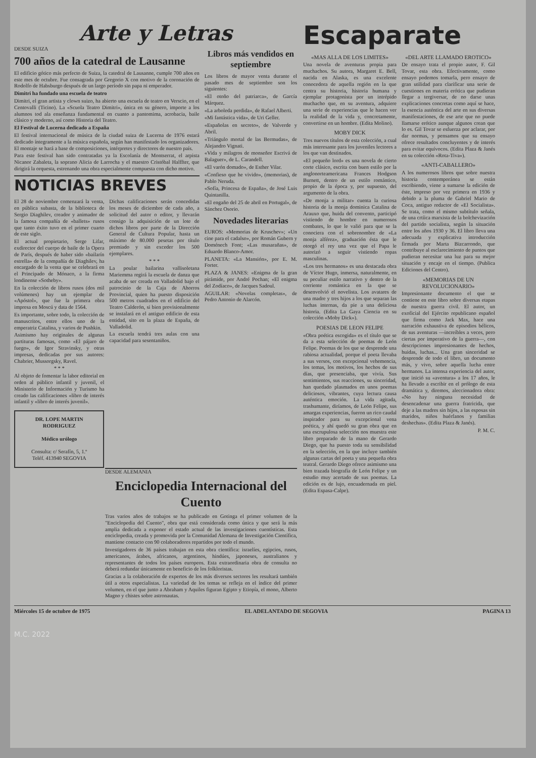Arte y Letras
DESDE SUIZA
700 años de la catedral de Lausanne
El edificio gótico más perfecto de Suiza, la catedral de Lausanne, cumple 700 años en este mes de octubre. Fue consagrada por Gregorio X con motivo de la coronación de Rodolfo de Habsburgo después de un largo período sin papa ni emperador.
Dimitri ha fundado una escuela de teatro
Dimitri, el gran artista y clown suizo, ha abierto una escuela de teatro en Verscio, en el Centovalli (Ticino). La «Scuola Teatro Dimitri», única en su género, importe a los alumnos tod ala enseñanza fundamental en cuanto a pantomima, acrobacia, baile clásico y moderno, así como Historia del Teatro.
El Festival de Lucerna dedicado a España
El festival internacional de música de la ciudad suiza de Lucerna de 1976 estará dedicado íntegramente a la música española, según han manifestado los organizadores. El montaje se hará a base de composiciones, intérpretes y directores de nuestro país.
Para este festival han sido contratadas ya la Escolanía de Montserrat, el arpista Nicanor Zabaleta, la soprano Alicia de Larrocha y el maestro Cristóbal Halffter, que dirigirá la orquesta, estrenando una obra especialmente compuesta con dicho motivo.
NOTICIAS BREVES
El 28 de noviembre comenzará la venta, en pública subasta, de la biblioteca de Sergio Diaghilev, creador y animador de la famosa compañía de «ballets» rusos que tanto éxito tuvo en el primer cuarto de este siglo.
El actual propietario, Serge Lifar, exdirector del cuerpo de baile de la Opera de París, después de haber sido «bailarín estrella» de la compañía de Diaghilev, ha encargado de la venta que se celebrará en el Principado de Mónaco, a la firma londinense «Sotheby».
En la colección de libros rusos (dos mil volúmenes) hay un ejemplar de «Apóstol», que fue la primera obra impresa en Moscú y data de 1564.
Es importante, sobre todo, la colección de manuscritos, entre ellos uno de la emperatriz Catalina, y varios de Pushkin.
Asimismo hay originales de algunas partituras famosas, como «El pájaro de fuego», de Igor Stravinsky, y otras impresas, dedicadas por sus autores: Chabrier, Mussorgsky, Ravel.
* * *
Al objeto de fomentar la labor editorial en orden al público infantil y juvenil, el Ministerio de Información y Turismo ha creado las calificaciones «libro de interés infantil y «libro de interés juvenil».
DR. LOPE MARTIN RODRIGUEZ
Médico urólogo
Consulta: c/ Serafín, 5, 1.º
Teléf. 413940 SEGOVIA
Dichas calificaciones serán concedidas los meses de diciembre de cada año, a solicitud del autor o editor, y llevarán consigo la adquisición de un lote de dichos libros por parte de la Dirección General de Cultura Popular, hasta un máximo de 80.000 pesetas por título premiado y sin exceder los 500 ejemplares.
* * *
La poular bailarina vallisoletana Mariemma regirá la escuela de danza que acaba de ser creada en Valladolid bajo el patrocinio de la Caja de Ahorros Provincial, quien ha puesto disposición 500 metros cuadrados en el edificio del Teatro Calderón, si bien provisionalmente se instalará en el antiguo edificio de esta entidad, sito en la plaza de España, de Valladolid.
La escuela tendrá tres aulas con una capacidad para sesentaniños.
Libros más vendidos en septiembre
Los libros de mayor venta durante el pasado mes de septiembre son los siguientes:
«El otoño del patriarca», de García Márquez.
«La arboleda perdida», de Rafael Alberti.
«Mi fantástica vida», de Uri Geller.
«Españolas en secreto», de Valverde y Abril.
«Triángulo mortal de las Bermudas», de Alejandro Vignati.
«Vida y milagros de monseñor Escrivá de Balaguer», de L. Carandell.
«El varón domado», de Esther Vilar.
«Confieso que he vivido», (memorias), de Pablo Neruda.
«Sofía, Princesa de España», de José Luis Quintanilla.
«El engaño del 25 de abril en Portugal», de Sánchez Osorio.
Novedades literarias
EUROS: «Memorias de Kruschev»; «Un cine para el cadalso», por Román Gubern y Doménech Font; «Las musarañas», de Eduardo Blanco-Amor.
PLANETA: «La Mansión», por E. M. Forter.
PLAZA & JANES: «Enigma de la gran pirámide, por André Pochan; «El enigma del Zodíaco», de Jacques Sadoul.
AGUILAR: «Novelas completas», de Pedro Antonio de Alarcón.
DESDE ALEMANIA
Enciclopedia Internacional del Cuento
Tras varios años de trabajos se ha publicado en Gotinga el primer volumen de la "Enciclopedia del Cuento", obra que está considerada como única y que será la más amplia dedicada a exponer el estado actual de las investigaciones cuentísticas. Esta enciclopedia, creada y promovida por la Comunidad Alemana de Investigación Científica, mantiene contacto con 90 colaboradores repartidos por todo el mundo.
Investigadores de 36 países trabajan en esta obra científica: israelíes, egipcios, rusos, americanos, árabes, africanos, argentinos, hindúes, japoneses, australianos y representantes de todos los países europeos. Esta extraordinaria obra de consulta no deberá redundar únicamente en beneficio de los folkloristas.
Gracias a la colaboración de expertos de los más diversos sectores les resultará también útil a otros especialistas. La variedad de los temas se refleja en el índice del primer volumen, en el que junto a Abraham y Aquiles figuran Egipto y Etiopía, el mono, Alberto Magno y chistes sobre astronautas.
Escaparate
«MAS ALLA DE LOS LIMITES»
Una novela de aventuras propia para muchachos. Su autora, Margaret E. Bell, nacida en Alaska, es una excelente conocedora de aquella región en la que centra su historia, historia humana y ejemplar protagonista por un intrépido muchacho que, en su aventura, adquiere una serie de experiencias que le hacen ver la realidad de la vida y, concretamente, convertirse en un hombre. (Edita Molino).
MOBY DICK
Tres nuevos títulos de esta colección, a cual más interesante para los juveniles lectores a los que van destinados.
«El pequeño lord» es una novela de cierto corte clásico, escrita con buen estilo por la anglonorteamericana Frances Hodgson Burnett, dentro de un estilo romántico, propio de la época y, por supuesto, del argumento de la obra.
«De monja a militar» cuenta la curiosa historia de la monja dominica Catalina de Arauxo que, huida del convento, participó vistiendo de hombre en numerosos combates, lo que le valió para que se la conociera con el sobrenombre de «La monja alférez», graduación ésta que le otorgó el rey una vez que el Papa le autorizó a seguir vistiendo ropas masculinas.
«Los tres hermanos» es una destacada obra de Víctor Hugo, inmersa, naturalmente, en su peculiar estilo narrativo y dentro de la corriente romántica en la que se desenvolvió el novelista. Los avatares de una madre y tres hijos a los que separan las luchas internas, da pie a una deliciosa historia. (Edita La Gaya Ciencia en su colección «Moby Dick»).
POESIAS DE LEON FELIPE
«Obra poética escogida» es el título que se da a esta selección de poemas de León Felipe. Poemas de los que se desprende una rabiosa actualidad, porque el poeta llevaba a sus versos, con excepcional vehemencia, los temas, los motivos, los hechos de sus días, que presenciaba, que vivía. Sus sentimientos, sus reacciones, su sinceridad, han quedado plasmados en unos poemas deliciosos, vibrantes, cuya lectura causa auténtica emoción. La vida agitada, trashumante, diríamos, de León Felipe, sus amargas experiencias, fueron un rico caudal inspirador para su excepcional vena poética, y ahí quedó su gran obra que en una escrupulosa selección nos muestra este libro preparado de la mano de Gerardo Diego, que ha puesto toda su sensibilidad en la selección, en la que incluye también algunas cartas del poeta y una pequeña obra teatral. Gerardo Diego ofrece asimismo una bien trazada biografía de León Felipe y un estudio muy acertado de sus poemas. La edición es de lujo, encuadernada en piel. (Edita Espasa-Calpe).
«DEL ARTE LLAMADO EROTICO»
De ensayo trata el propio autor, F. Gil Tovar, esta obra. Efectivamente, como ensayo podemos tomarla, pero ensayo de gran utilidad para clarificar una serie de cuestiones en materia erótica que pudieran llegar a tergiversar, de no darse unas explicaciones concretas como aquí se hace, la esencia auténtica del arte en sus diversas manifestaciones, de ese arte que no puede llamarse erótico aunque algunos crean que lo es. Gil Tovar se esfuerza por aclarar, por dar normas, y pensamos que su ensayo ofrece resultados concluyentes y de interés para evitar equívocos. (Edita Plaza & Janés en su colección «Rota-Tiva»).
«ANTI-CABALLERO»
A los numerosos libros que sobre nuestra historia contemporánea se están escribiendo, viene a sumarse la edición de éste, impreso por vez primera en 1936 y debido a la pluma de Gabriel Mario de Coca, antiguo redactor de «El Socialista». Se trata, como el mismo subtítulo señala, de una crtíica marxista de la bolchevización del partido socialista, según la situación entre los años 1930 y 36. El libro lleva una adecuada y explicativa introducción firmada por Marta Bizcarrondo, que contribuye al esclarecimiento de puntos que pudieran necesitar una luz para su mejor situación y encaje en el tiempo. (Publica Ediciones del Centro).
«MEMORIAS DE UN REVOLUCIONARIO»
Impresionante documento el que se contiene en este libro sobre diversas etapas de nuestra guerra civil. El autor, un exoficial del Ejército republicano español que firma como Jack Max, hace una narración exhaustiva de episodios bélicos, de sus aventuras —increíbles a veces, pero ciertas por imperativo de la guerra—, con descripciones impresionantes de hechos, huidas, luchas... Una gran sinceridad se desprende de todo el libro, un documento más, y vivo, sobre aquella lucha entre hermanos. La intensa experiencia del autor, que inició su «aventura» a los 17 años, le ha llevado a escribir en el prólogo de esta dramática y, diremos, aleccionadora obra: «No hay ninguna necesidad de desencadenar una guerra fratricida, que deje a las madres sin hijos, a las esposas sin maridos, niños huérfanos y familias deshechas». (Edita Plaza & Janés).
P. M. C.
Miércoles 15 de octubre de 1975 EL ADELANTADO DE SEGOVIA PAGINA 13
M.C. 2022